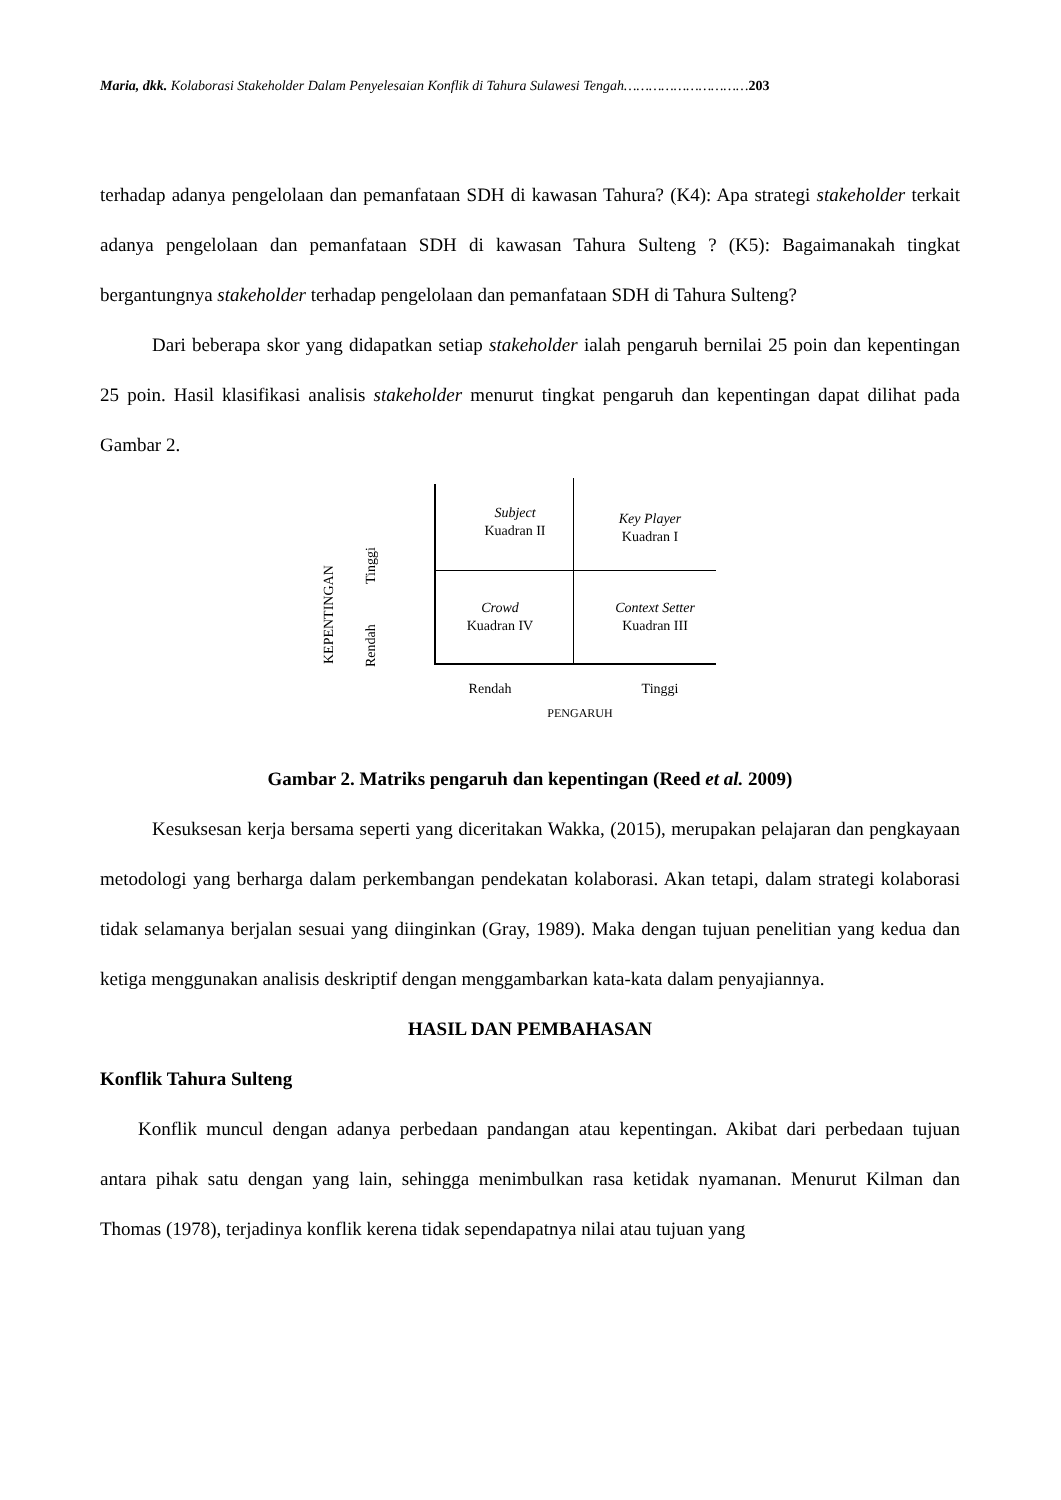Maria, dkk. Kolaborasi Stakeholder Dalam Penyelesaian Konflik di Tahura Sulawesi Tengah…………………………203
terhadap adanya pengelolaan dan pemanfataan SDH di kawasan Tahura? (K4): Apa strategi stakeholder terkait adanya pengelolaan dan pemanfataan SDH di kawasan Tahura Sulteng ? (K5): Bagaimanakah tingkat bergantungnya stakeholder terhadap pengelolaan dan pemanfataan SDH di Tahura Sulteng?
Dari beberapa skor yang didapatkan setiap stakeholder ialah pengaruh bernilai 25 poin dan kepentingan 25 poin. Hasil klasifikasi analisis stakeholder menurut tingkat pengaruh dan kepentingan dapat dilihat pada Gambar 2.
Subject
Kuadran II
Key Player
Kuadran I
Crowd
Kuadran IV
Context Setter
Kuadran III
KEPENTINGAN
Tinggi
Rendah
Rendah Tinggi
PENGARUH
Gambar 2. Matriks pengaruh dan kepentingan (Reed et al. 2009)
Kesuksesan kerja bersama seperti yang diceritakan Wakka, (2015), merupakan pelajaran dan pengkayaan metodologi yang berharga dalam perkembangan pendekatan kolaborasi. Akan tetapi, dalam strategi kolaborasi tidak selamanya berjalan sesuai yang diinginkan (Gray, 1989). Maka dengan tujuan penelitian yang kedua dan ketiga menggunakan analisis deskriptif dengan menggambarkan kata-kata dalam penyajiannya.
HASIL DAN PEMBAHASAN
Konflik Tahura Sulteng
Konflik muncul dengan adanya perbedaan pandangan atau kepentingan. Akibat dari perbedaan tujuan antara pihak satu dengan yang lain, sehingga menimbulkan rasa ketidak nyamanan. Menurut Kilman dan Thomas (1978), terjadinya konflik kerena tidak sependapatnya nilai atau tujuan yang